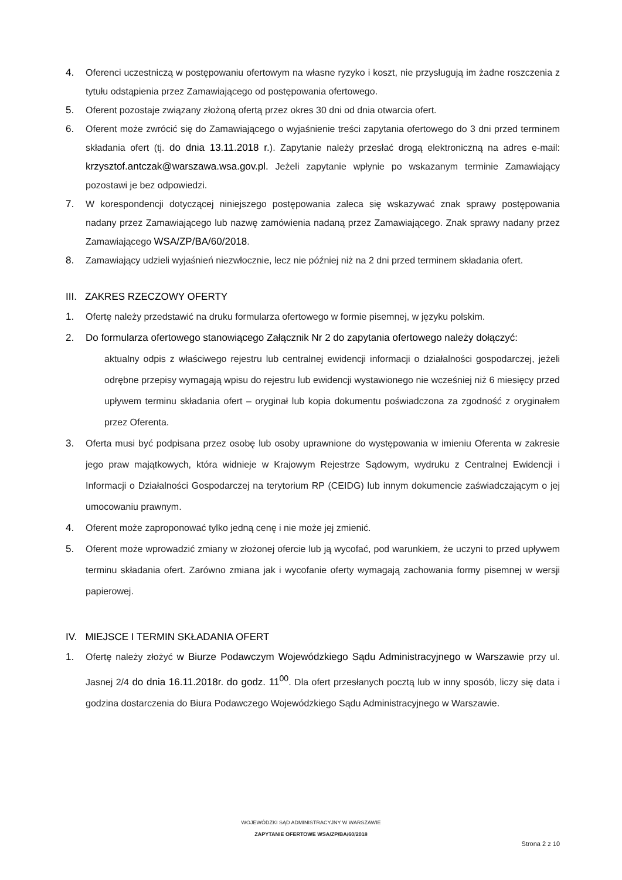4. Oferenci uczestniczą w postępowaniu ofertowym na własne ryzyko i koszt, nie przysługują im żadne roszczenia z tytułu odstąpienia przez Zamawiającego od postępowania ofertowego.
5. Oferent pozostaje związany złożoną ofertą przez okres 30 dni od dnia otwarcia ofert.
6. Oferent może zwrócić się do Zamawiającego o wyjaśnienie treści zapytania ofertowego do 3 dni przed terminem składania ofert (tj. do dnia 13.11.2018 r.). Zapytanie należy przesłać drogą elektroniczną na adres e-mail: krzysztof.antczak@warszawa.wsa.gov.pl. Jeżeli zapytanie wpłynie po wskazanym terminie Zamawiający pozostawi je bez odpowiedzi.
7. W korespondencji dotyczącej niniejszego postępowania zaleca się wskazywać znak sprawy postępowania nadany przez Zamawiającego lub nazwę zamówienia nadaną przez Zamawiającego. Znak sprawy nadany przez Zamawiającego WSA/ZP/BA/60/2018.
8. Zamawiający udzieli wyjaśnień niezwłocznie, lecz nie później niż na 2 dni przed terminem składania ofert.
III. ZAKRES RZECZOWY OFERTY
1. Ofertę należy przedstawić na druku formularza ofertowego w formie pisemnej, w języku polskim.
2. Do formularza ofertowego stanowiącego Załącznik Nr 2 do zapytania ofertowego należy dołączyć:
aktualny odpis z właściwego rejestru lub centralnej ewidencji informacji o działalności gospodarczej, jeżeli odrębne przepisy wymagają wpisu do rejestru lub ewidencji wystawionego nie wcześniej niż 6 miesięcy przed upływem terminu składania ofert – oryginał lub kopia dokumentu poświadczona za zgodność z oryginałem przez Oferenta.
3. Oferta musi być podpisana przez osobę lub osoby uprawnione do występowania w imieniu Oferenta w zakresie jego praw majątkowych, która widnieje w Krajowym Rejestrze Sądowym, wydruku z Centralnej Ewidencji i Informacji o Działalności Gospodarczej na terytorium RP (CEIDG) lub innym dokumencie zaświadczającym o jej umocowaniu prawnym.
4. Oferent może zaproponować tylko jedną cenę i nie może jej zmienić.
5. Oferent może wprowadzić zmiany w złożonej ofercie lub ją wycofać, pod warunkiem, że uczyni to przed upływem terminu składania ofert. Zarówno zmiana jak i wycofanie oferty wymagają zachowania formy pisemnej w wersji papierowej.
IV. MIEJSCE I TERMIN SKŁADANIA OFERT
1. Ofertę należy złożyć w Biurze Podawczym Wojewódzkiego Sądu Administracyjnego w Warszawie przy ul. Jasnej 2/4 do dnia 16.11.2018r. do godz. 11<sup>00</sup>. Dla ofert przesłanych pocztą lub w inny sposób, liczy się data i godzina dostarczenia do Biura Podawczego Wojewódzkiego Sądu Administracyjnego w Warszawie.
WOJEWÓDZKI SĄD ADMINISTRACYJNY W WARSZAWIE
ZAPYTANIE OFERTOWE WSA/ZP/BA/60/2018
Strona 2 z 10